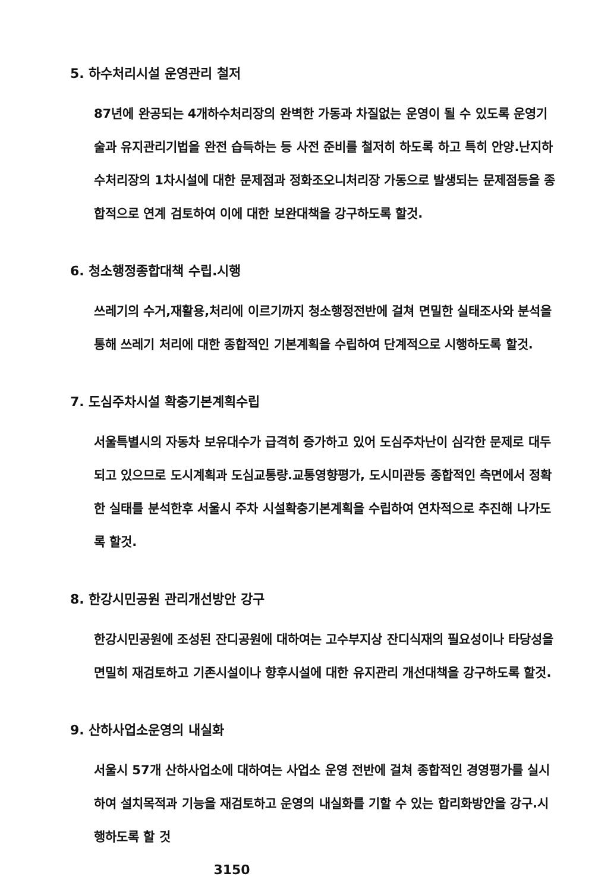5. 하수처리시설 운영관리 철저
87년에 완공되는 4개하수처리장의 완벽한 가동과 차질없는 운영이 될 수 있도록 운영기술과 유지관리기법을 완전 습득하는 등 사전 준비를 철저히 하도록 하고 특히 안양.난지하수처리장의 1차시설에 대한 문제점과 정화조오니처리장 가동으로 발생되는 문제점등을 종합적으로 연계 검토하여 이에 대한 보완대책을 강구하도록 할것.
6. 청소행정종합대책 수립.시행
쓰레기의 수거,재활용,처리에 이르기까지 청소행정전반에 걸쳐 면밀한 실태조사와 분석을 통해 쓰레기 처리에 대한 종합적인 기본계획을 수립하여 단계적으로 시행하도록 할것.
7. 도심주차시설 확충기본계획수립
서울특별시의 자동차 보유대수가 급격히 증가하고 있어 도심주차난이 심각한 문제로 대두되고 있으므로 도시계획과 도심교통량.교통영향평가, 도시미관등 종합적인 측면에서 정확한 실태를 분석한후 서울시 주차 시설확충기본계획을 수립하여 연차적으로 추진해 나가도록 할것.
8. 한강시민공원 관리개선방안 강구
한강시민공원에 조성된 잔디공원에 대하여는 고수부지상 잔디식재의 필요성이나 타당성을 면밀히 재검토하고 기존시설이나 향후시설에 대한 유지관리 개선대책을 강구하도록 할것.
9. 산하사업소운영의 내실화
서울시 57개 산하사업소에 대하여는 사업소 운영 전반에 걸쳐 종합적인 경영평가를 실시하여 설치목적과 기능을 재검토하고 운영의 내실화를 기할 수 있는 합리화방안을 강구.시행하도록 할 것
3150